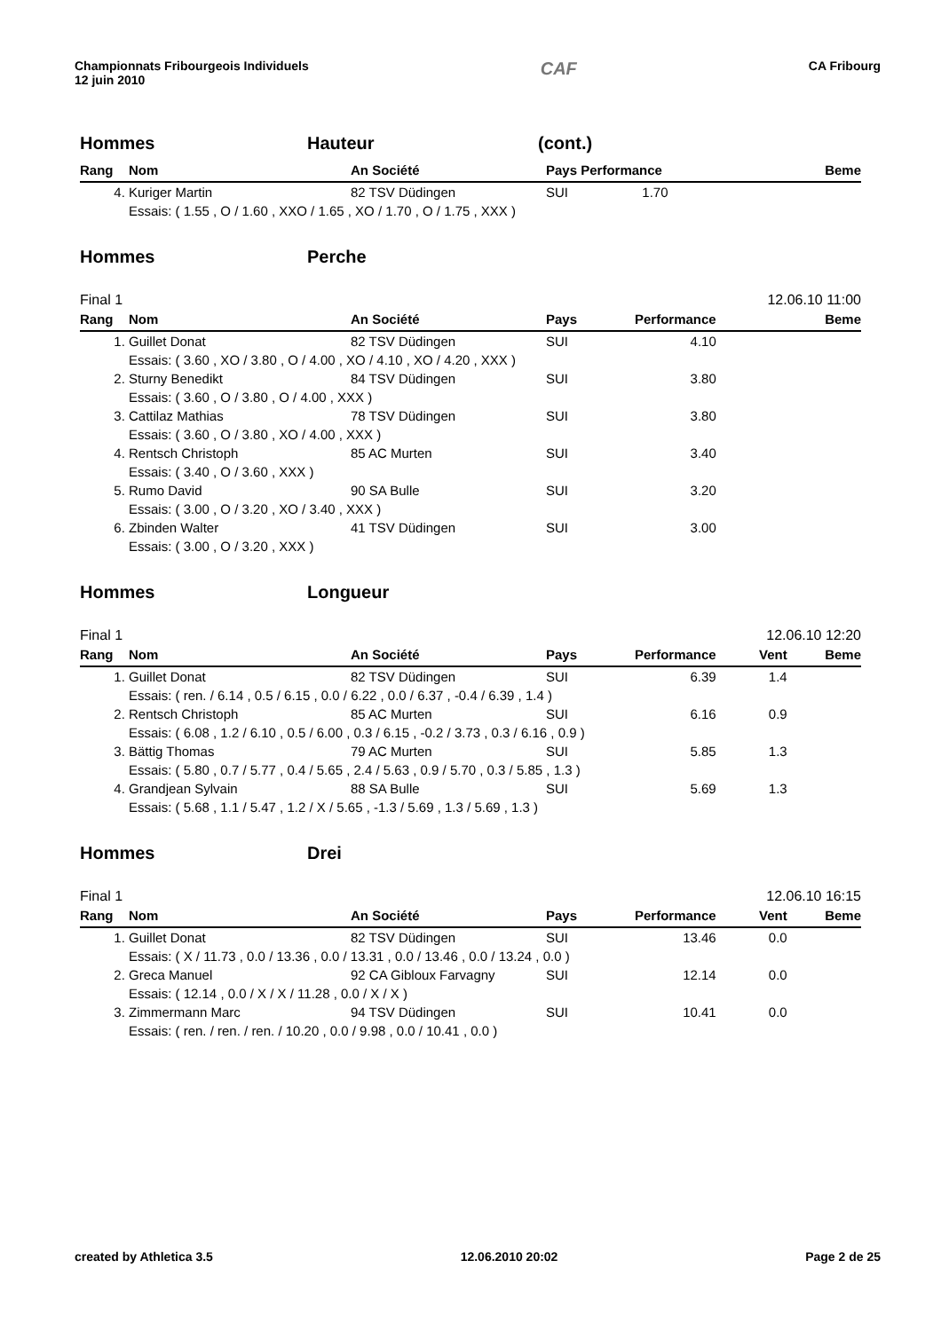Championnats Fribourgeois Individuels
12 juin 2010
CAF
CA Fribourg
Hommes Hauteur (cont.)
| Rang | Nom | An Société | Pays Performance | | Beme |
| --- | --- | --- | --- | --- | --- |
| 4. | Kuriger Martin | 82 TSV Düdingen | SUI 1.70 | | |
| | Essais: ( 1.55 , O / 1.60 , XXO / 1.65 , XO / 1.70 , O / 1.75 , XXX ) | | | | |
Hommes Perche
Final 1 12.06.10 11:00
| Rang | Nom | An Société | Pays | Performance | | Beme |
| --- | --- | --- | --- | --- | --- | --- |
| 1. | Guillet Donat | 82 TSV Düdingen | SUI | 4.10 | | |
| | Essais: ( 3.60 , XO / 3.80 , O / 4.00 , XO / 4.10 , XO / 4.20 , XXX ) | | | | | |
| 2. | Sturny Benedikt | 84 TSV Düdingen | SUI | 3.80 | | |
| | Essais: ( 3.60 , O / 3.80 , O / 4.00 , XXX ) | | | | | |
| 3. | Cattilaz Mathias | 78 TSV Düdingen | SUI | 3.80 | | |
| | Essais: ( 3.60 , O / 3.80 , XO / 4.00 , XXX ) | | | | | |
| 4. | Rentsch Christoph | 85 AC Murten | SUI | 3.40 | | |
| | Essais: ( 3.40 , O / 3.60 , XXX ) | | | | | |
| 5. | Rumo David | 90 SA Bulle | SUI | 3.20 | | |
| | Essais: ( 3.00 , O / 3.20 , XO / 3.40 , XXX ) | | | | | |
| 6. | Zbinden Walter | 41 TSV Düdingen | SUI | 3.00 | | |
| | Essais: ( 3.00 , O / 3.20 , XXX ) | | | | | |
Hommes Longueur
Final 1 12.06.10 12:20
| Rang | Nom | An Société | Pays | Performance | Vent | Beme |
| --- | --- | --- | --- | --- | --- | --- |
| 1. | Guillet Donat | 82 TSV Düdingen | SUI | 6.39 | 1.4 | |
| | Essais: ( ren. / 6.14 , 0.5 / 6.15 , 0.0 / 6.22 , 0.0 / 6.37 , -0.4 / 6.39 , 1.4 ) | | | | | |
| 2. | Rentsch Christoph | 85 AC Murten | SUI | 6.16 | 0.9 | |
| | Essais: ( 6.08 , 1.2 / 6.10 , 0.5 / 6.00 , 0.3 / 6.15 , -0.2 / 3.73 , 0.3 / 6.16 , 0.9 ) | | | | | |
| 3. | Bättig Thomas | 79 AC Murten | SUI | 5.85 | 1.3 | |
| | Essais: ( 5.80 , 0.7 / 5.77 , 0.4 / 5.65 , 2.4 / 5.63 , 0.9 / 5.70 , 0.3 / 5.85 , 1.3 ) | | | | | |
| 4. | Grandjean Sylvain | 88 SA Bulle | SUI | 5.69 | 1.3 | |
| | Essais: ( 5.68 , 1.1 / 5.47 , 1.2 / X / 5.65 , -1.3 / 5.69 , 1.3 / 5.69 , 1.3 ) | | | | | |
Hommes Drei
Final 1 12.06.10 16:15
| Rang | Nom | An Société | Pays | Performance | Vent | Beme |
| --- | --- | --- | --- | --- | --- | --- |
| 1. | Guillet Donat | 82 TSV Düdingen | SUI | 13.46 | 0.0 | |
| | Essais: ( X / 11.73 , 0.0 / 13.36 , 0.0 / 13.31 , 0.0 / 13.46 , 0.0 / 13.24 , 0.0 ) | | | | | |
| 2. | Greca Manuel | 92 CA Gibloux Farvagny | SUI | 12.14 | 0.0 | |
| | Essais: ( 12.14 , 0.0 / X / X / 11.28 , 0.0 / X / X ) | | | | | |
| 3. | Zimmermann Marc | 94 TSV Düdingen | SUI | 10.41 | 0.0 | |
| | Essais: ( ren. / ren. / ren. / 10.20 , 0.0 / 9.98 , 0.0 / 10.41 , 0.0 ) | | | | | |
created by Athletica 3.5 12.06.2010 20:02 Page 2 de 25